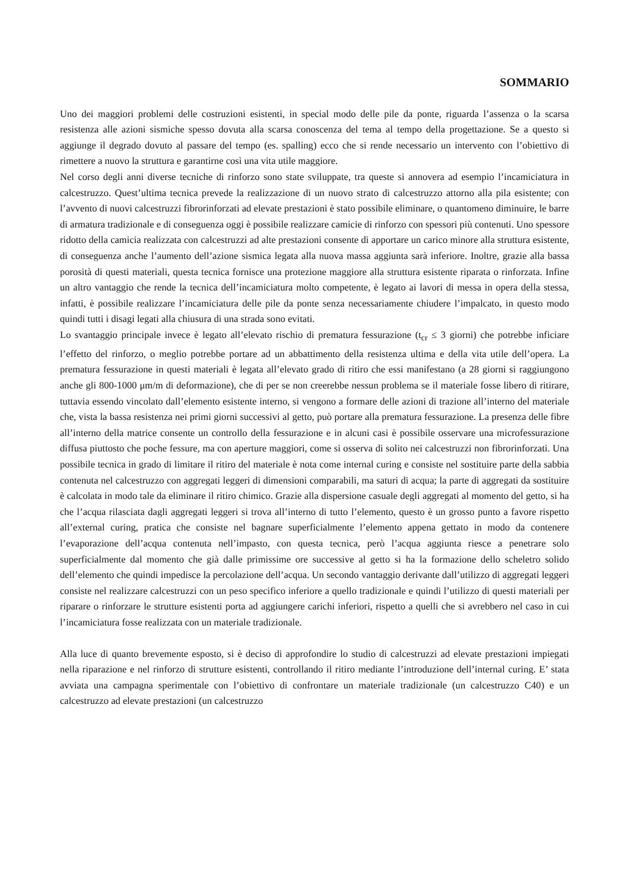SOMMARIO
Uno dei maggiori problemi delle costruzioni esistenti, in special modo delle pile da ponte, riguarda l’assenza o la scarsa resistenza alle azioni sismiche spesso dovuta alla scarsa conoscenza del tema al tempo della progettazione. Se a questo si aggiunge il degrado dovuto al passare del tempo (es. spalling) ecco che si rende necessario un intervento con l’obiettivo di rimettere a nuovo la struttura e garantirne così una vita utile maggiore.
Nel corso degli anni diverse tecniche di rinforzo sono state sviluppate, tra queste si annovera ad esempio l’incamiciatura in calcestruzzo. Quest’ultima tecnica prevede la realizzazione di un nuovo strato di calcestruzzo attorno alla pila esistente; con l’avvento di nuovi calcestruzzi fibrorinforzati ad elevate prestazioni è stato possibile eliminare, o quantomeno diminuire, le barre di armatura tradizionale e di conseguenza oggi è possibile realizzare camicie di rinforzo con spessori più contenuti. Uno spessore ridotto della camicia realizzata con calcestruzzi ad alte prestazioni consente di apportare un carico minore alla struttura esistente, di conseguenza anche l’aumento dell’azione sismica legata alla nuova massa aggiunta sarà inferiore. Inoltre, grazie alla bassa porosità di questi materiali, questa tecnica fornisce una protezione maggiore alla struttura esistente riparata o rinforzata. Infine un altro vantaggio che rende la tecnica dell’incamiciatura molto competente, è legato ai lavori di messa in opera della stessa, infatti, è possibile realizzare l’incamiciatura delle pile da ponte senza necessariamente chiudere l’impalcato, in questo modo quindi tutti i disagi legati alla chiusura di una strada sono evitati.
Lo svantaggio principale invece è legato all’elevato rischio di prematura fessurazione (t<sub>cr</sub> ≤ 3 giorni) che potrebbe inficiare l’effetto del rinforzo, o meglio potrebbe portare ad un abbattimento della resistenza ultima e della vita utile dell’opera. La prematura fessurazione in questi materiali è legata all’elevato grado di ritiro che essi manifestano (a 28 giorni si raggiungono anche gli 800-1000 μm/m di deformazione), che di per se non creerebbe nessun problema se il materiale fosse libero di ritirare, tuttavia essendo vincolato dall’elemento esistente interno, si vengono a formare delle azioni di trazione all’interno del materiale che, vista la bassa resistenza nei primi giorni successivi al getto, può portare alla prematura fessurazione. La presenza delle fibre all’interno della matrice consente un controllo della fessurazione e in alcuni casi è possibile osservare una microfessurazione diffusa piuttosto che poche fessure, ma con aperture maggiori, come si osserva di solito nei calcestruzzi non fibrorinforzati. Una possibile tecnica in grado di limitare il ritiro del materiale è nota come internal curing e consiste nel sostituire parte della sabbia contenuta nel calcestruzzo con aggregati leggeri di dimensioni comparabili, ma saturi di acqua; la parte di aggregati da sostituire è calcolata in modo tale da eliminare il ritiro chimico. Grazie alla dispersione casuale degli aggregati al momento del getto, si ha che l’acqua rilasciata dagli aggregati leggeri si trova all’interno di tutto l’elemento, questo è un grosso punto a favore rispetto all’external curing, pratica che consiste nel bagnare superficialmente l’elemento appena gettato in modo da contenere l’evaporazione dell’acqua contenuta nell’impasto, con questa tecnica, però l’acqua aggiunta riesce a penetrare solo superficialmente dal momento che già dalle primissime ore successive al getto si ha la formazione dello scheletro solido dell’elemento che quindi impedisce la percolazione dell’acqua. Un secondo vantaggio derivante dall’utilizzo di aggregati leggeri consiste nel realizzare calcestruzzi con un peso specifico inferiore a quello tradizionale e quindi l’utilizzo di questi materiali per riparare o rinforzare le strutture esistenti porta ad aggiungere carichi inferiori, rispetto a quelli che si avrebbero nel caso in cui l’incamiciatura fosse realizzata con un materiale tradizionale.
Alla luce di quanto brevemente esposto, si è deciso di approfondire lo studio di calcestruzzi ad elevate prestazioni impiegati nella riparazione e nel rinforzo di strutture esistenti, controllando il ritiro mediante l’introduzione dell’internal curing. E’ stata avviata una campagna sperimentale con l’obiettivo di confrontare un materiale tradizionale (un calcestruzzo C40) e un calcestruzzo ad elevate prestazioni (un calcestruzzo